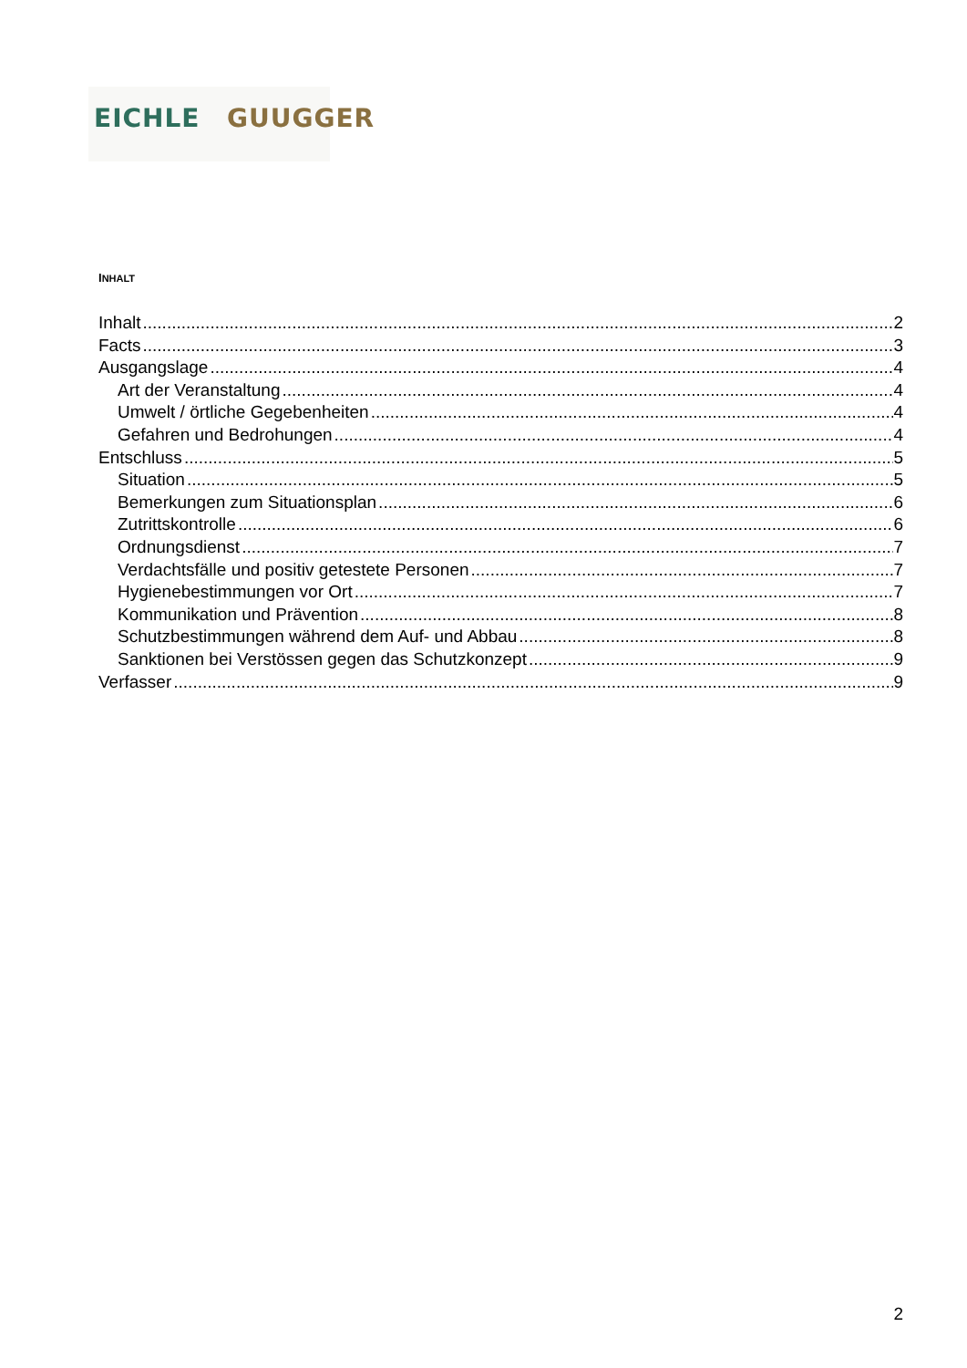EICHLE GUUGGER
INHALT
Inhalt 2
Facts 3
Ausgangslage 4
Art der Veranstaltung 4
Umwelt / örtliche Gegebenheiten 4
Gefahren und Bedrohungen 4
Entschluss 5
Situation 5
Bemerkungen zum Situationsplan 6
Zutrittskontrolle 6
Ordnungsdienst 7
Verdachtsfälle und positiv getestete Personen 7
Hygienebestimmungen vor Ort 7
Kommunikation und Prävention 8
Schutzbestimmungen während dem Auf- und Abbau 8
Sanktionen bei Verstössen gegen das Schutzkonzept 9
Verfasser 9
2